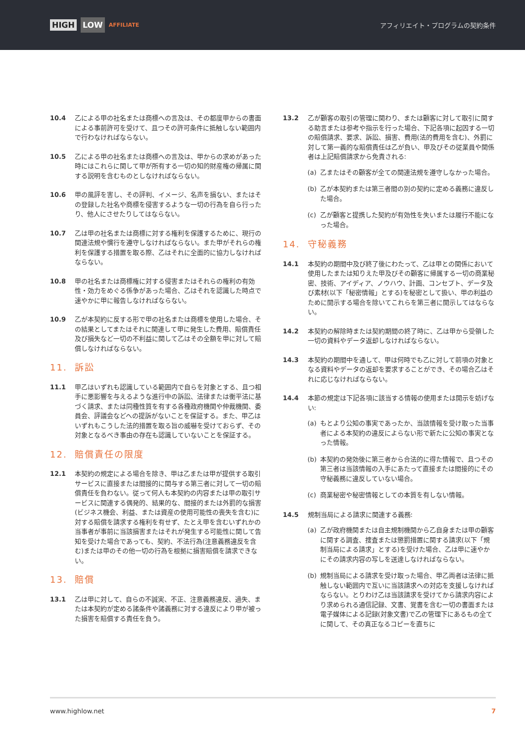HIGH LOW AFFILIATE
アフィリエイト・プログラムの契約条件
10.4 乙による甲の社名または商標への言及は、その都度甲からの書面による事前許可を受けて、且つその許可条件に抵触しない範囲内で行わなければならない。
10.5 乙による甲の社名または商標への言及は、甲からの求めがあった時にはこれらに関して甲が所有する一切の知的財産権の帰属に関する説明を含むものとしなければならない。
10.6 甲の風評を害し、その評判、イメージ、名声を損ない、またはその登録した社名や商標を侵害するような一切の行為を自ら行ったり、他人にさせたりしてはならない。
10.7 乙は甲の社名または商標に対する権利を保護するために、現行の関連法規や慣行を遵守しなければならない。また甲がそれらの権利を保護する措置を取る際、乙はそれに全面的に協力しなければならない。
10.8 甲の社名または商標権に対する侵害またはそれらの権利の有効性・効力をめぐる係争があった場合、乙はそれを認識した時点で速やかに甲に報告しなければならない。
10.9 乙が本契約に反する形で甲の社名または商標を使用した場合、その結果としてまたはそれに関連して甲に発生した費用、賠償責任及び損失など一切の不利益に関して乙はその全額を甲に対して賠償しなければならない。
11. 訴訟
11.1 甲乙はいずれも認識している範囲内で自らを対象とする、且つ相手に悪影響を与えるような進行中の訴訟、法律または衡平法に基づく請求、または同種性質を有する各種政府機関や仲裁機関、委員会、評議会などへの提訴がないことを保証する。また、甲乙はいずれもこうした法的措置を取る旨の威嚇を受けておらず、その対象となるべき事由の存在も認識していないことを保証する。
12. 賠償責任の限度
12.1 本契約の規定による場合を除き、甲は乙または甲が提供する取引サービスに直接または間接的に関与する第三者に対して一切の賠償責任を負わない。従って何人も本契約の内容または甲の取引サービスに関連する偶発的、結果的な、間接的または外罰的な損害(ビジネス機会、利益、または資産の使用可能性の喪失を含む)に対する賠償を請求する権利を有せず、たとえ甲を含むいずれかの当事者が事前に当該損害またはそれが発生する可能性に関して告知を受けた場合であっても、契約、不法行為(注意義務違反を含む)または甲のその他一切の行為を根拠に損害賠償を請求できない。
13. 賠償
13.1 乙は甲に対して、自らの不誠実、不正、注意義務違反、過失、または本契約が定める諸条件や諸義務に対する違反により甲が被った損害を賠償する責任を負う。
13.2 乙が顧客の取引の管理に関わり、または顧客に対して取引に関する助言または参考や指示を行った場合、下記各項に起因する一切の賠償請求、要求、訴訟、損害、費用(法的費用を含む)、外罰に対して第一義的な賠償責任は乙が負い、甲及びその従業員や関係者は上記賠償請求から免責される:
(a) 乙またはその顧客が全ての関連法規を遵守しなかった場合。
(b) 乙が本契約または第三者間の別の契約に定める義務に違反した場合。
(c) 乙が顧客と提携した契約が有効性を失いまたは履行不能になった場合。
14. 守秘義務
14.1 本契約の期間中及び終了後にわたって、乙は甲との関係において使用したまたは知りえた甲及びその顧客に帰属する一切の商業秘密、技術、アイディア、ノウハウ、計画、コンセプト、データ及び素材(以下「秘密情報」とする)を秘密として扱い、甲の利益のために開示する場合を除いてこれらを第三者に開示してはならない。
14.2 本契約の解除時または契約期間の終了時に、乙は甲から受領した一切の資料やデータ返却しなければならない。
14.3 本契約の期間中を通して、甲は何時でも乙に対して前項の対象となる資料やデータの返却を要求することができ、その場合乙はそれに応じなければならない。
14.4 本節の規定は下記各項に該当する情報の使用または開示を妨げない:
(a) もとより公知の事実であったか、当該情報を受け取った当事者による本契約の違反によらない形で新たに公知の事実となった情報。
(b) 本契約の発効後に第三者から合法的に得た情報で、且つその第三者は当該情報の入手にあたって直接または間接的にその守秘義務に違反していない場合。
(c) 商業秘密や秘密情報としての本質を有しない情報。
14.5 規制当局による請求に関連する義務:
(a) 乙が政府機関または自主規制機関から乙自身または甲の顧客に関する調査、捜査または懲罰措置に関する請求(以下「規制当局による請求」とする)を受けた場合、乙は甲に速やかにその請求内容の写しを送達しなければならない。
(b) 規制当局による請求を受け取った場合、甲乙両者は法律に抵触しない範囲内で互いに当該請求への対応を支援しなければならない。とりわけ乙は当該請求を受けてから請求内容により求められる通信記録、文書、覚書を含む一切の書面または電子媒体による記録(対象文書)で乙の管理下にあるもの全てに関して、その真正なるコピーを直ちに
www.highlow.net 7